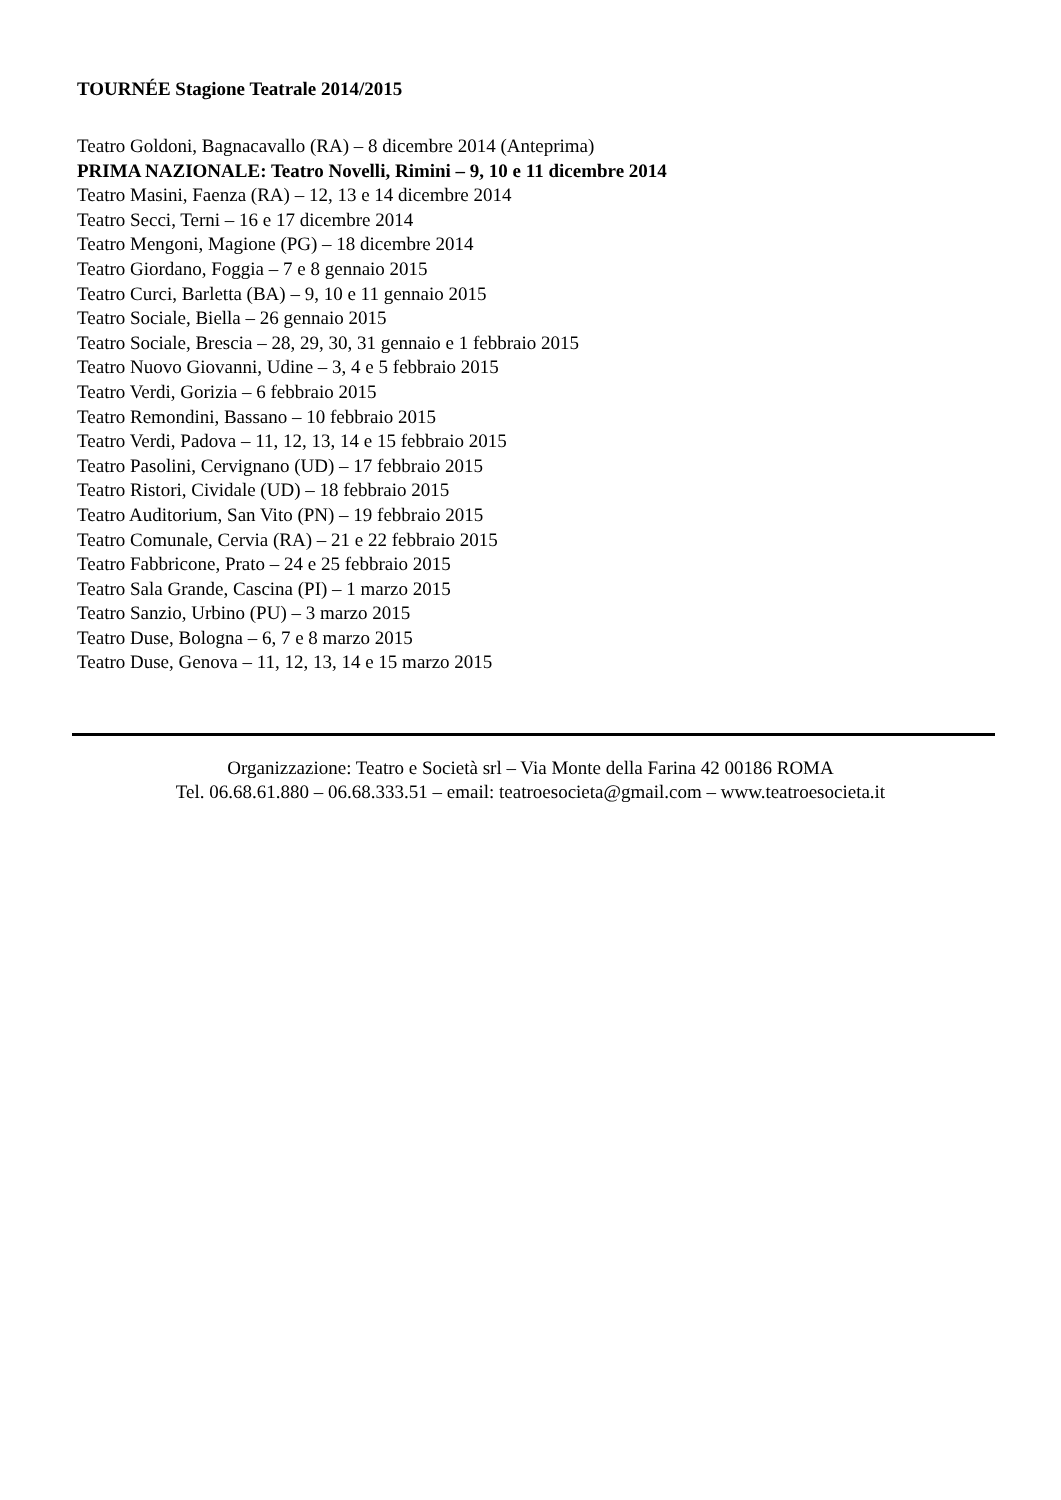TOURNÉE Stagione Teatrale 2014/2015
Teatro Goldoni, Bagnacavallo (RA) – 8 dicembre 2014 (Anteprima)
PRIMA NAZIONALE: Teatro Novelli, Rimini – 9, 10 e 11 dicembre 2014
Teatro Masini, Faenza (RA) – 12, 13 e 14 dicembre 2014
Teatro Secci, Terni – 16 e 17 dicembre 2014
Teatro Mengoni, Magione (PG) – 18 dicembre 2014
Teatro Giordano, Foggia – 7 e 8 gennaio 2015
Teatro Curci, Barletta (BA) – 9, 10 e 11 gennaio 2015
Teatro Sociale, Biella – 26 gennaio 2015
Teatro Sociale, Brescia – 28, 29, 30, 31 gennaio e 1 febbraio 2015
Teatro Nuovo Giovanni, Udine – 3, 4 e 5 febbraio 2015
Teatro Verdi, Gorizia – 6 febbraio 2015
Teatro Remondini, Bassano – 10 febbraio 2015
Teatro Verdi, Padova – 11, 12, 13, 14 e 15 febbraio 2015
Teatro Pasolini, Cervignano (UD) – 17 febbraio 2015
Teatro Ristori, Cividale (UD) – 18 febbraio 2015
Teatro Auditorium, San Vito (PN) – 19 febbraio 2015
Teatro Comunale, Cervia (RA) – 21 e 22 febbraio 2015
Teatro Fabbricone, Prato – 24 e 25 febbraio 2015
Teatro Sala Grande, Cascina (PI) – 1 marzo 2015
Teatro Sanzio, Urbino (PU) – 3 marzo 2015
Teatro Duse, Bologna – 6, 7 e 8 marzo 2015
Teatro Duse, Genova – 11, 12, 13, 14 e 15 marzo 2015
Organizzazione: Teatro e Società srl – Via Monte della Farina 42 00186 ROMA
Tel. 06.68.61.880 – 06.68.333.51 – email: teatroesocieta@gmail.com – www.teatroesocieta.it